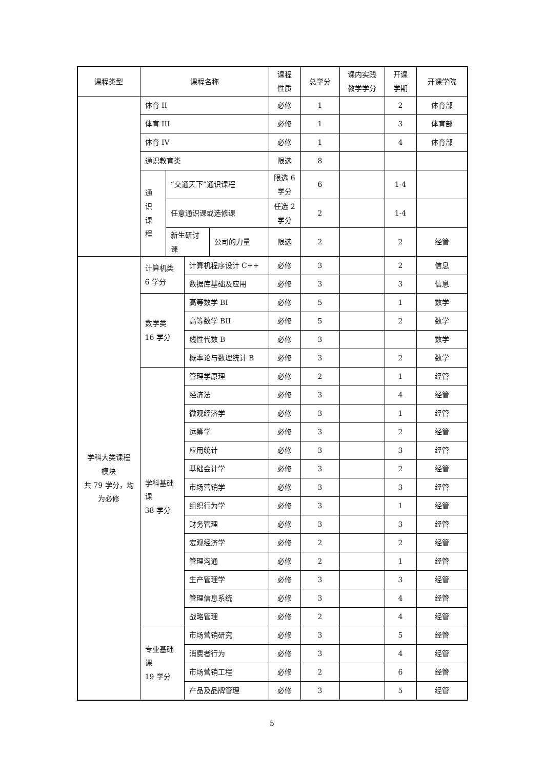| 课程类型 | 课程名称 | | | | 课程 性质 | 总学分 | 课内实践 教学学分 | 开课 学期 | 开课学院 |
| --- | --- | --- | --- | --- | --- | --- | --- | --- | --- |
| | 体育 II | | | | 必修 | 1 | | 2 | 体育部 |
| | 体育 III | | | | 必修 | 1 | | 3 | 体育部 |
| | 体育 IV | | | | 必修 | 1 | | 4 | 体育部 |
| | 通识教育类 | | | | 限选 | 8 | | | |
| | 通 识 课 程 | “交通天下”通识课程 | | | 限选 6 学分 | 6 | | 1-4 | |
| | | 任意通识课或选修课 | | | 任选 2 学分 | 2 | | 1-4 | |
| | | 新生研讨 课 | | 公司的力量 | 限选 | 2 | | 2 | 经管 |
| 学科大类课程 模块 共 79 学分，均 为必修 | 计算机类 6 学分 | | 计算机程序设计 C++ | | 必修 | 3 | | 2 | 信息 |
| | | | 数据库基础及应用 | | 必修 | 3 | | 3 | 信息 |
| | 数学类 16 学分 | | 高等数学 BI | | 必修 | 5 | | 1 | 数学 |
| | | | 高等数学 BII | | 必修 | 5 | | 2 | 数学 |
| | | | 线性代数 B | | 必修 | 3 | | | 数学 |
| | | | 概率论与数理统计 B | | 必修 | 3 | | 2 | 数学 |
| | 学科基础 课 38 学分 | | 管理学原理 | | 必修 | 2 | | 1 | 经管 |
| | | | 经济法 | | 必修 | 3 | | 4 | 经管 |
| | | | 微观经济学 | | 必修 | 3 | | 1 | 经管 |
| | | | 运筹学 | | 必修 | 3 | | 2 | 经管 |
| | | | 应用统计 | | 必修 | 3 | | 3 | 经管 |
| | | | 基础会计学 | | 必修 | 3 | | 2 | 经管 |
| | | | 市场营销学 | | 必修 | 3 | | 3 | 经管 |
| | | | 组织行为学 | | 必修 | 3 | | 1 | 经管 |
| | | | 财务管理 | | 必修 | 3 | | 3 | 经管 |
| | | | 宏观经济学 | | 必修 | 2 | | 2 | 经管 |
| | | | 管理沟通 | | 必修 | 2 | | 1 | 经管 |
| | | | 生产管理学 | | 必修 | 3 | | 3 | 经管 |
| | | | 管理信息系统 | | 必修 | 3 | | 4 | 经管 |
| | | | 战略管理 | | 必修 | 2 | | 4 | 经管 |
| | 专业基础 课 19 学分 | | 市场营销研究 | | 必修 | 3 | | 5 | 经管 |
| | | | 消费者行为 | | 必修 | 3 | | 4 | 经管 |
| | | | 市场营销工程 | | 必修 | 2 | | 6 | 经管 |
| | | | 产品及品牌管理 | | 必修 | 3 | | 5 | 经管 |
5